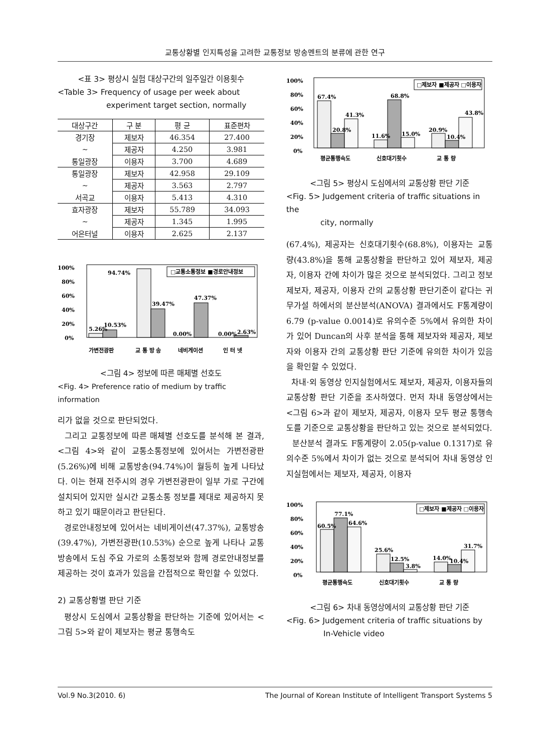교통상황별 인지특성을 고려한 교통정보 방송멘트의 분류에 관한 연구
<표 3> 평상시 실험 대상구간의 일주일간 이용횟수
<Table 3> Frequency of usage per week about
experiment target section, normally
| 대상구간 | 구 분 | 평 균 | 표준편차 |
| --- | --- | --- | --- |
| 경기장 | 제보자 | 46.354 | 27.400 |
| ~ | 제공자 | 4.250 | 3.981 |
| 통일광장 | 이용자 | 3.700 | 4.689 |
| 통일광장 | 제보자 | 42.958 | 29.109 |
| ~ | 제공자 | 3.563 | 2.797 |
| 서곡교 | 이용자 | 5.413 | 4.310 |
| 효자광장 | 제보자 | 55.789 | 34.093 |
| ~ | 제공자 | 1.345 | 1.995 |
| 어은터널 | 이용자 | 2.625 | 2.137 |
100%
80%
60%
40%
20%
0%
□교통소통정보 ■경로안내정보
5.26%
10.53%
94.74%
39.47%
47.37%
0.00%
0.00%
2.63%
가변전광판
교 통 방 송
네비게이션
인 터 넷
<그림 4> 정보에 따른 매체별 선호도
<Fig. 4> Preference ratio of medium by traffic information
리가 없을 것으로 판단되었다.
그리고 교통정보에 따른 매체별 선호도를 분석해 본 결과, <그림 4>와 같이 교통소통정보에 있어서는 가변전광판(5.26%)에 비해 교통방송(94.74%)이 월등히 높게 나타났다. 이는 현재 전주시의 경우 가변전광판이 일부 가로 구간에 설치되어 있지만 실시간 교통소통 정보를 제대로 제공하지 못하고 있기 때문이라고 판단된다.
경로안내정보에 있어서는 네비게이션(47.37%), 교통방송(39.47%), 가변전광판(10.53%) 순으로 높게 나타나 교통방송에서 도심 주요 가로의 소통정보와 함께 경로안내정보를 제공하는 것이 효과가 있음을 간접적으로 확인할 수 있었다.
2) 교통상황별 판단 기준
평상시 도심에서 교통상황을 판단하는 기준에 있어서는 <그림 5>와 같이 제보자는 평균 통행속도
100%
80%
60%
40%
20%
0%
□제보자 ■제공자 □이용자
67.4%
20.8%
41.3%
11.6%
68.8%
15.0%
20.9%
10.4%
43.8%
평균통행속도
신호대기횟수
교 통 량
<그림 5> 평상시 도심에서의 교통상황 판단 기준
<Fig. 5> Judgement criteria of traffic situations in the
city, normally
(67.4%), 제공자는 신호대기횟수(68.8%), 이용자는 교통량(43.8%)을 통해 교통상황을 판단하고 있어 제보자, 제공자, 이용자 간에 차이가 많은 것으로 분석되었다. 그리고 정보 제보자, 제공자, 이용자 간의 교통상황 판단기준이 같다는 귀무가설 하에서의 분산분석(ANOVA) 결과에서도 F통계량이 6.79 (p-value 0.0014)로 유의수준 5%에서 유의한 차이가 있어 Duncan의 사후 분석을 통해 제보자와 제공자, 제보자와 이용자 간의 교통상황 판단 기준에 유의한 차이가 있음을 확인할 수 있었다.
차내·외 동영상 인지실험에서도 제보자, 제공자, 이용자들의 교통상황 판단 기준을 조사하였다. 먼저 차내 동영상에서는 <그림 6>과 같이 제보자, 제공자, 이용자 모두 평균 통행속도를 기준으로 교통상황을 판단하고 있는 것으로 분석되었다.
분산분석 결과도 F통계량이 2.05(p-value 0.1317)로 유의수준 5%에서 차이가 없는 것으로 분석되어 차내 동영상 인지실험에서는 제보자, 제공자, 이용자
100%
80%
60%
40%
20%
0%
□제보자 ■제공자 □이용자
60.5%
77.1%
64.6%
25.6%
12.5%
3.8%
14.0%
10.4%
31.7%
평균통행속도
신호대기횟수
교 통 량
<그림 6> 차내 동영상에서의 교통상황 판단 기준
<Fig. 6> Judgement criteria of traffic situations by
In-Vehicle video
Vol.9 No.3(2010. 6) The Journal of Korean Institute of Intelligent Transport Systems 5